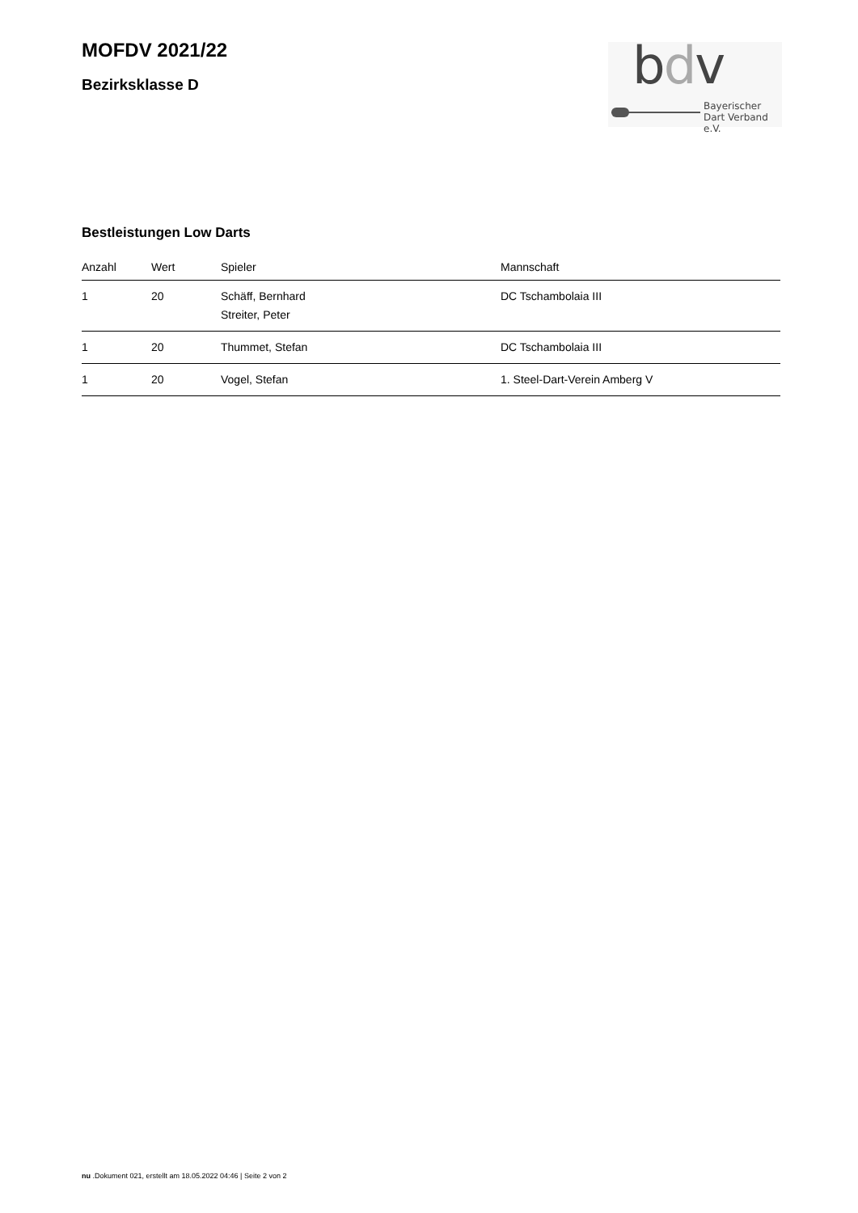MOFDV 2021/22
Bezirksklasse D
bdv
Bayerischer
Dart Verband e.V.
Bestleistungen Low Darts
| Anzahl | Wert | Spieler | Mannschaft |
| --- | --- | --- | --- |
| 1 | 20 | Schäff, Bernhard Streiter, Peter | DC Tschambolaia III |
| 1 | 20 | Thummet, Stefan | DC Tschambolaia III |
| 1 | 20 | Vogel, Stefan | 1. Steel-Dart-Verein Amberg V |
nu .Dokument 021, erstellt am 18.05.2022 04:46 | Seite 2 von 2